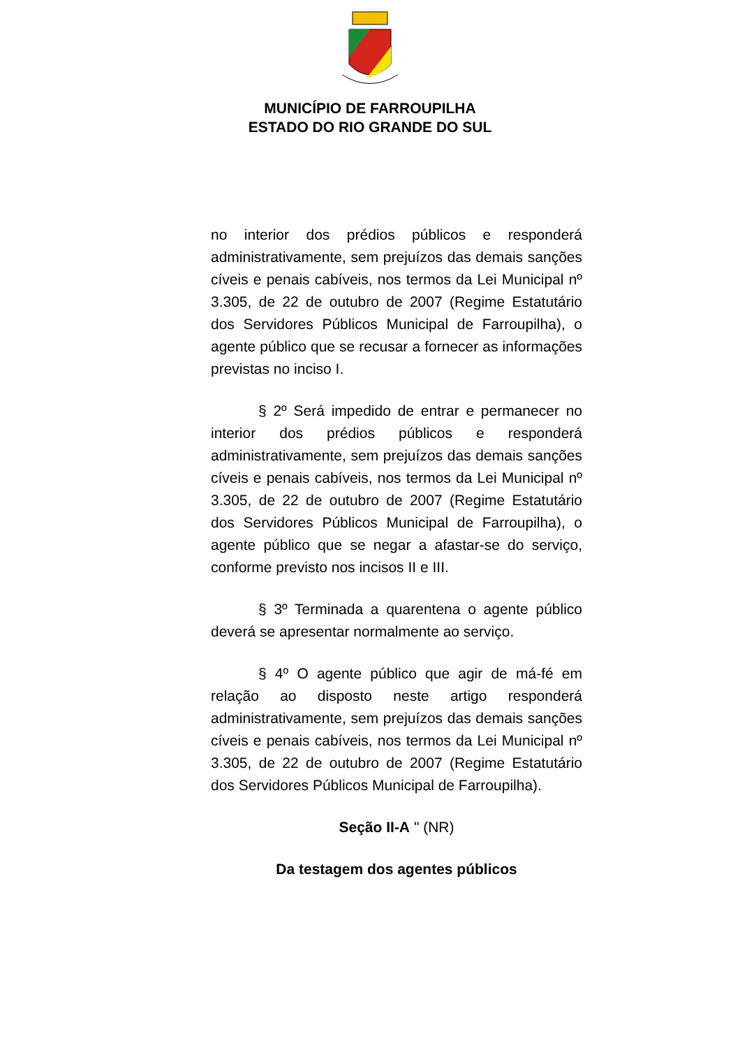MUNICÍPIO DE FARROUPILHA
ESTADO DO RIO GRANDE DO SUL
no interior dos prédios públicos e responderá administrativamente, sem prejuízos das demais sanções cíveis e penais cabíveis, nos termos da Lei Municipal nº 3.305, de 22 de outubro de 2007 (Regime Estatutário dos Servidores Públicos Municipal de Farroupilha), o agente público que se recusar a fornecer as informações previstas no inciso I.
§ 2º Será impedido de entrar e permanecer no interior dos prédios públicos e responderá administrativamente, sem prejuízos das demais sanções cíveis e penais cabíveis, nos termos da Lei Municipal nº 3.305, de 22 de outubro de 2007 (Regime Estatutário dos Servidores Públicos Municipal de Farroupilha), o agente público que se negar a afastar-se do serviço, conforme previsto nos incisos II e III.
§ 3º Terminada a quarentena o agente público deverá se apresentar normalmente ao serviço.
§ 4º O agente público que agir de má-fé em relação ao disposto neste artigo responderá administrativamente, sem prejuízos das demais sanções cíveis e penais cabíveis, nos termos da Lei Municipal nº 3.305, de 22 de outubro de 2007 (Regime Estatutário dos Servidores Públicos Municipal de Farroupilha).
Seção II-A " (NR)
Da testagem dos agentes públicos